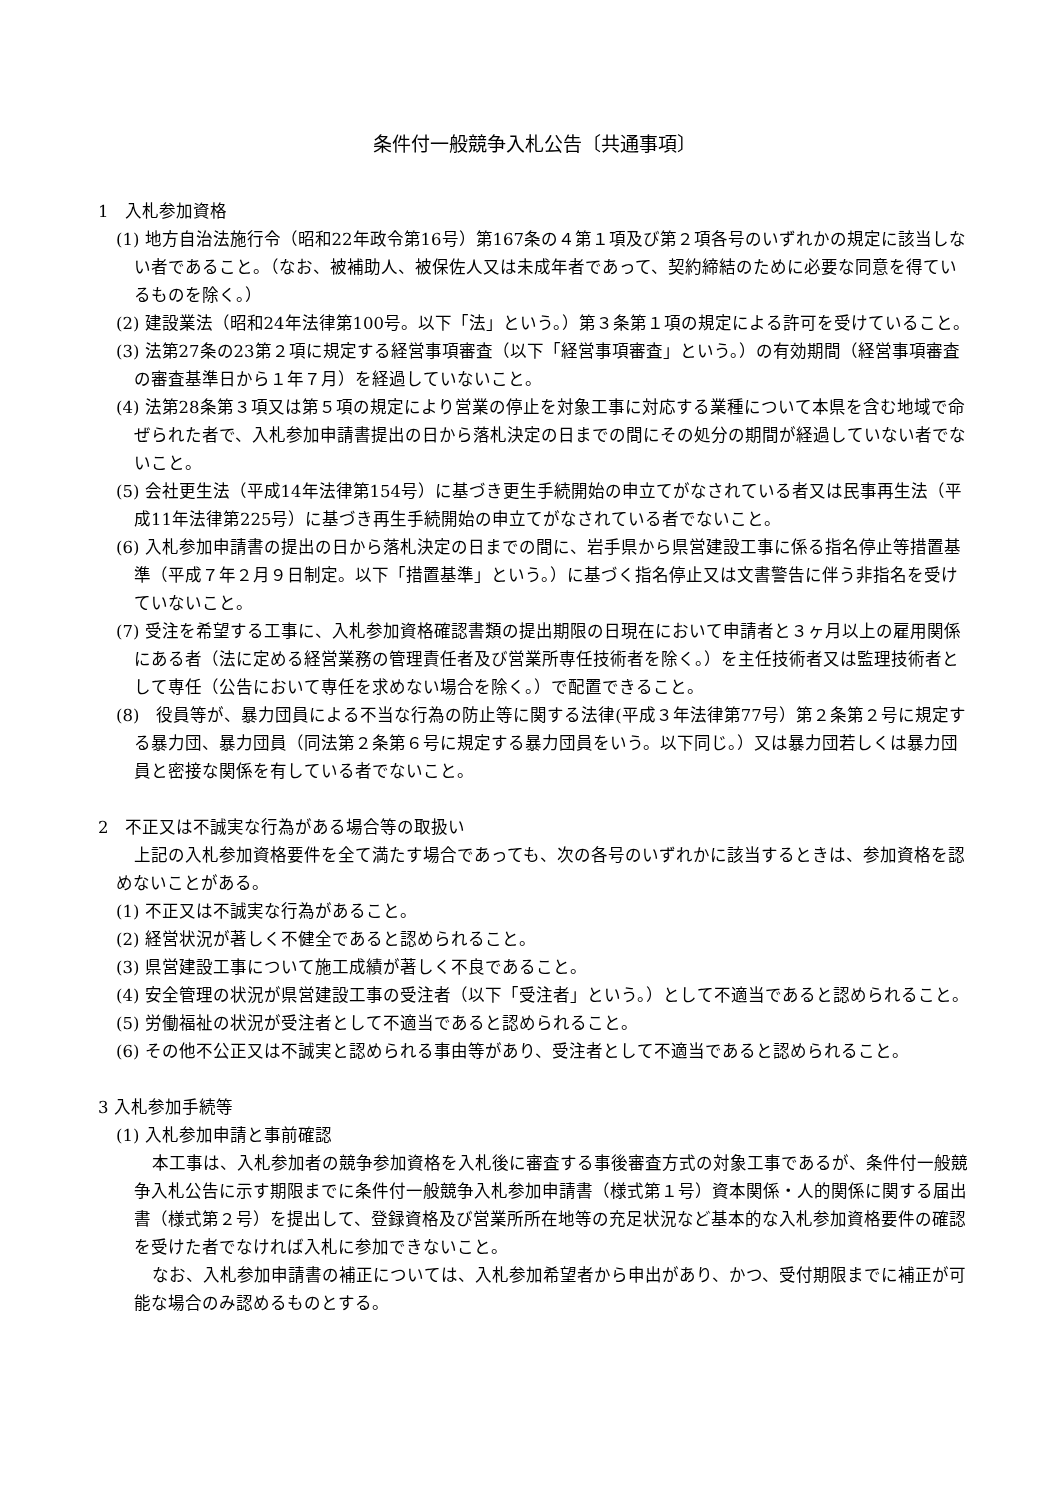条件付一般競争入札公告〔共通事項〕
1　入札参加資格
(1) 地方自治法施行令（昭和22年政令第16号）第167条の４第１項及び第２項各号のいずれかの規定に該当しない者であること。（なお、被補助人、被保佐人又は未成年者であって、契約締結のために必要な同意を得ているものを除く。）
(2) 建設業法（昭和24年法律第100号。以下「法」という。）第３条第１項の規定による許可を受けていること。
(3) 法第27条の23第２項に規定する経営事項審査（以下「経営事項審査」という。）の有効期間（経営事項審査の審査基準日から１年７月）を経過していないこと。
(4) 法第28条第３項又は第５項の規定により営業の停止を対象工事に対応する業種について本県を含む地域で命ぜられた者で、入札参加申請書提出の日から落札決定の日までの間にその処分の期間が経過していない者でないこと。
(5) 会社更生法（平成14年法律第154号）に基づき更生手続開始の申立てがなされている者又は民事再生法（平成11年法律第225号）に基づき再生手続開始の申立てがなされている者でないこと。
(6) 入札参加申請書の提出の日から落札決定の日までの間に、岩手県から県営建設工事に係る指名停止等措置基準（平成７年２月９日制定。以下「措置基準」という。）に基づく指名停止又は文書警告に伴う非指名を受けていないこと。
(7) 受注を希望する工事に、入札参加資格確認書類の提出期限の日現在において申請者と３ヶ月以上の雇用関係にある者（法に定める経営業務の管理責任者及び営業所専任技術者を除く。）を主任技術者又は監理技術者として専任（公告において専任を求めない場合を除く。）で配置できること。
(8)　役員等が、暴力団員による不当な行為の防止等に関する法律(平成３年法律第77号）第２条第２号に規定する暴力団、暴力団員（同法第２条第６号に規定する暴力団員をいう。以下同じ。）又は暴力団若しくは暴力団員と密接な関係を有している者でないこと。
2　不正又は不誠実な行為がある場合等の取扱い
上記の入札参加資格要件を全て満たす場合であっても、次の各号のいずれかに該当するときは、参加資格を認めないことがある。
(1) 不正又は不誠実な行為があること。
(2) 経営状況が著しく不健全であると認められること。
(3) 県営建設工事について施工成績が著しく不良であること。
(4) 安全管理の状況が県営建設工事の受注者（以下「受注者」という。）として不適当であると認められること。
(5) 労働福祉の状況が受注者として不適当であると認められること。
(6) その他不公正又は不誠実と認められる事由等があり、受注者として不適当であると認められること。
3 入札参加手続等
(1) 入札参加申請と事前確認
本工事は、入札参加者の競争参加資格を入札後に審査する事後審査方式の対象工事であるが、条件付一般競争入札公告に示す期限までに条件付一般競争入札参加申請書（様式第１号）資本関係・人的関係に関する届出書（様式第２号）を提出して、登録資格及び営業所所在地等の充足状況など基本的な入札参加資格要件の確認を受けた者でなければ入札に参加できないこと。
なお、入札参加申請書の補正については、入札参加希望者から申出があり、かつ、受付期限までに補正が可能な場合のみ認めるものとする。